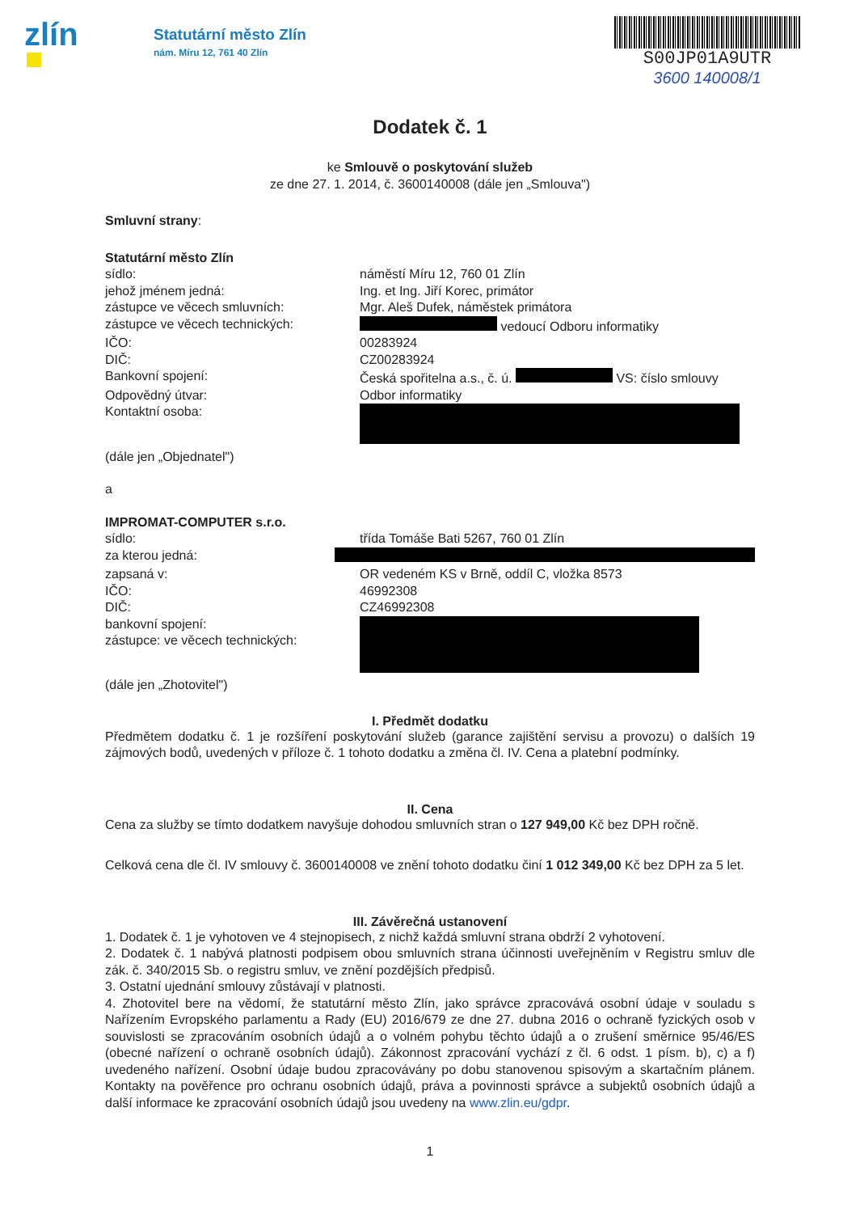zlín
Statutární město Zlín
nám. Míru 12, 761 40 Zlín
S00JP01A9UTR
3600 140008/1
Dodatek č. 1
ke Smlouvě o poskytování služeb
ze dne 27. 1. 2014, č. 3600140008 (dále jen „Smlouva")
Smluvní strany:
Statutární město Zlín
sídlo: náměstí Míru 12, 760 01 Zlín
jehož jménem jedná: Ing. et Ing. Jiří Korec, primátor
zástupce ve věcech smluvních: Mgr. Aleš Dufek, náměstek primátora
zástupce ve věcech technických: vedoucí Odboru informatiky
IČO: 00283924
DIČ: CZ00283924
Bankovní spojení: Česká spořitelna a.s., č. ú. VS: číslo smlouvy
Odpovědný útvar: Odbor informatiky
Kontaktní osoba:
(dále jen „Objednatel")
a
IMPROMAT-COMPUTER s.r.o.
sídlo: třída Tomáše Bati 5267, 760 01 Zlín
za kterou jedná:
zapsaná v: OR vedeném KS v Brně, oddíl C, vložka 8573
IČO: 46992308
DIČ: CZ46992308
bankovní spojení:
zástupce: ve věcech technických:
(dále jen „Zhotovitel")
I. Předmět dodatku
Předmětem dodatku č. 1 je rozšíření poskytování služeb (garance zajištění servisu a provozu) o dalších 19 zájmových bodů, uvedených v příloze č. 1 tohoto dodatku a změna čl. IV. Cena a platební podmínky.
II. Cena
Cena za služby se tímto dodatkem navyšuje dohodou smluvních stran o 127 949,00 Kč bez DPH ročně.
Celková cena dle čl. IV smlouvy č. 3600140008 ve znění tohoto dodatku činí 1 012 349,00 Kč bez DPH za 5 let.
III. Závěrečná ustanovení
1. Dodatek č. 1 je vyhotoven ve 4 stejnopisech, z nichž každá smluvní strana obdrží 2 vyhotovení.
2. Dodatek č. 1 nabývá platnosti podpisem obou smluvních strana účinnosti uveřejněním v Registru smluv dle zák. č. 340/2015 Sb. o registru smluv, ve znění pozdějších předpisů.
3. Ostatní ujednání smlouvy zůstávají v platnosti.
4. Zhotovitel bere na vědomí, že statutární město Zlín, jako správce zpracovává osobní údaje v souladu s Nařízením Evropského parlamentu a Rady (EU) 2016/679 ze dne 27. dubna 2016 o ochraně fyzických osob v souvislosti se zpracováním osobních údajů a o volném pohybu těchto údajů a o zrušení směrnice 95/46/ES (obecné nařízení o ochraně osobních údajů). Zákonnost zpracování vychází z čl. 6 odst. 1 písm. b), c) a f) uvedeného nařízení. Osobní údaje budou zpracovávány po dobu stanovenou spisovým a skartačním plánem. Kontakty na pověřence pro ochranu osobních údajů, práva a povinnosti správce a subjektů osobních údajů a další informace ke zpracování osobních údajů jsou uvedeny na www.zlin.eu/gdpr.
1